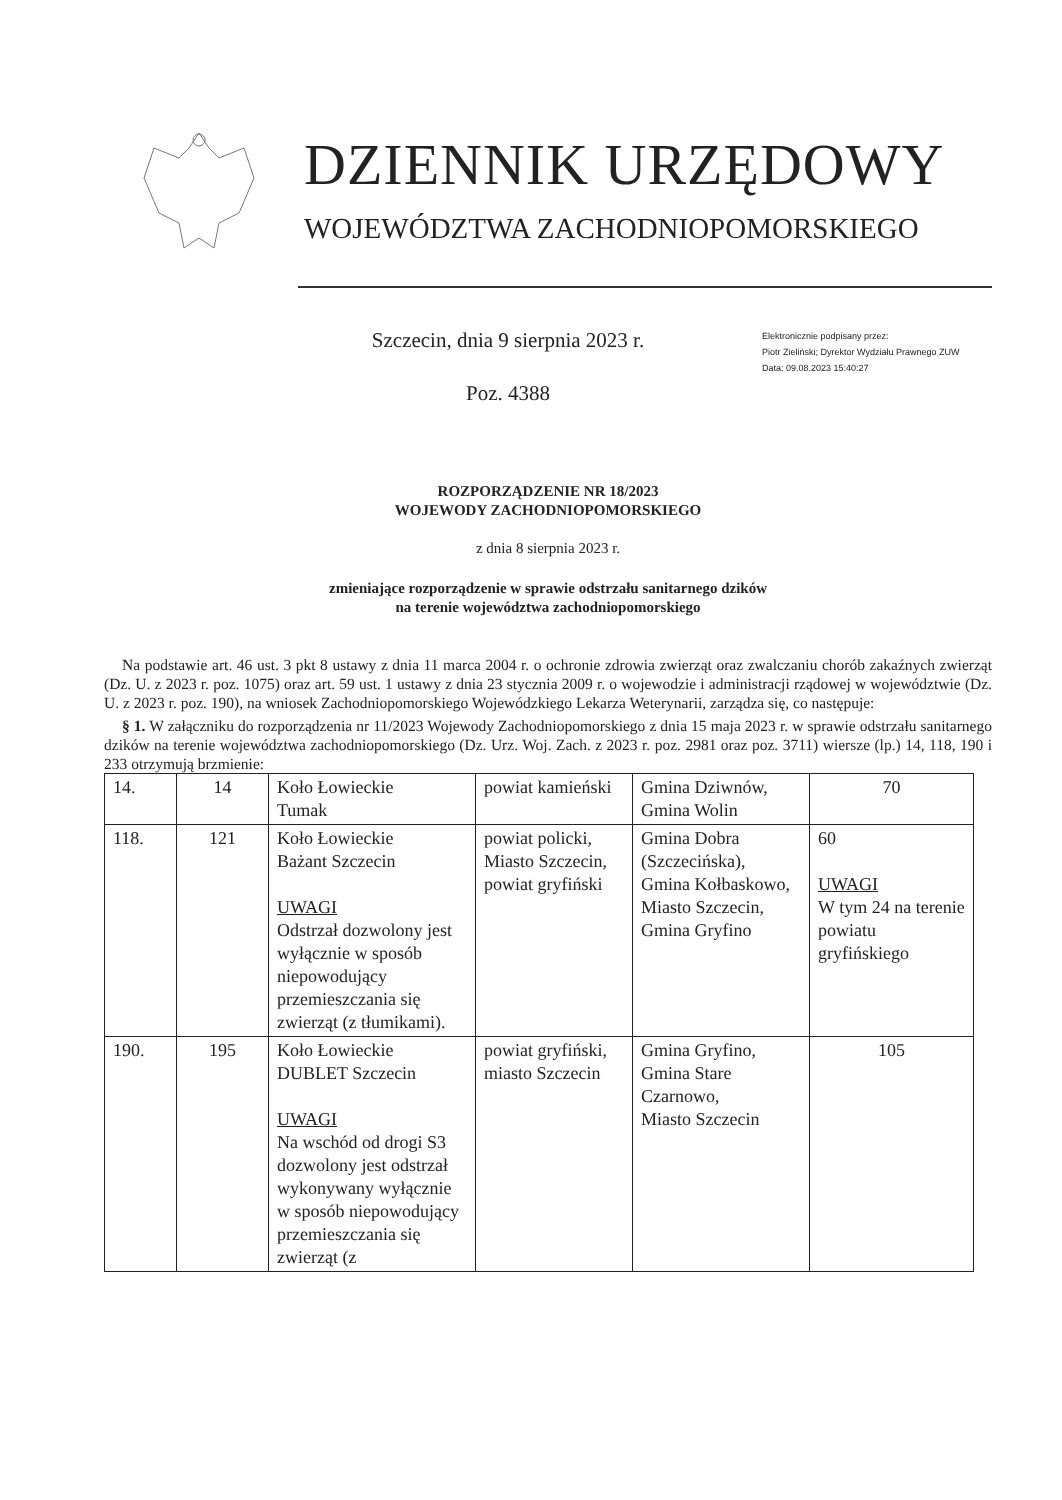DZIENNIK URZĘDOWY
WOJEWÓDZTWA ZACHODNIOPOMORSKIEGO
Szczecin, dnia 9 sierpnia 2023 r.
Poz. 4388
Elektronicznie podpisany przez:
Piotr Zieliński; Dyrektor Wydziału Prawnego ZUW
Data: 09.08.2023 15:40:27
ROZPORZĄDZENIE NR 18/2023
WOJEWODY ZACHODNIOPOMORSKIEGO
z dnia 8 sierpnia 2023 r.
zmieniające rozporządzenie w sprawie odstrzału sanitarnego dzików
na terenie województwa zachodniopomorskiego
Na podstawie art. 46 ust. 3 pkt 8 ustawy z dnia 11 marca 2004 r. o ochronie zdrowia zwierząt oraz zwalczaniu chorób zakaźnych zwierząt (Dz. U. z 2023 r. poz. 1075) oraz art. 59 ust. 1 ustawy z dnia 23 stycznia 2009 r. o wojewodzie i administracji rządowej w województwie (Dz. U. z 2023 r. poz. 190), na wniosek Zachodniopomorskiego Wojewódzkiego Lekarza Weterynarii, zarządza się, co następuje:
§ 1. W załączniku do rozporządzenia nr 11/2023 Wojewody Zachodniopomorskiego z dnia 15 maja 2023 r. w sprawie odstrzału sanitarnego dzików na terenie województwa zachodniopomorskiego (Dz. Urz. Woj. Zach. z 2023 r. poz. 2981 oraz poz. 3711) wiersze (lp.) 14, 118, 190 i 233 otrzymują brzmienie:
| 14. | 14 | Koło Łowieckie Tumak | powiat kamieński | Gmina Dziwnów, Gmina Wolin | 70 |
| 118. | 121 | Koło Łowieckie Bażant Szczecin UWAGI Odstrzał dozwolony jest wyłącznie w sposób niepowodujący przemieszczania się zwierząt (z tłumikami). | powiat policki, Miasto Szczecin, powiat gryfiński | Gmina Dobra (Szczecińska), Gmina Kołbaskowo, Miasto Szczecin, Gmina Gryfino | 60 UWAGI W tym 24 na terenie powiatu gryfińskiego |
| 190. | 195 | Koło Łowieckie DUBLET Szczecin UWAGI Na wschód od drogi S3 dozwolony jest odstrzał wykonywany wyłącznie w sposób niepowodujący przemieszczania się zwierząt (z | powiat gryfiński, miasto Szczecin | Gmina Gryfino, Gmina Stare Czarnowo, Miasto Szczecin | 105 |